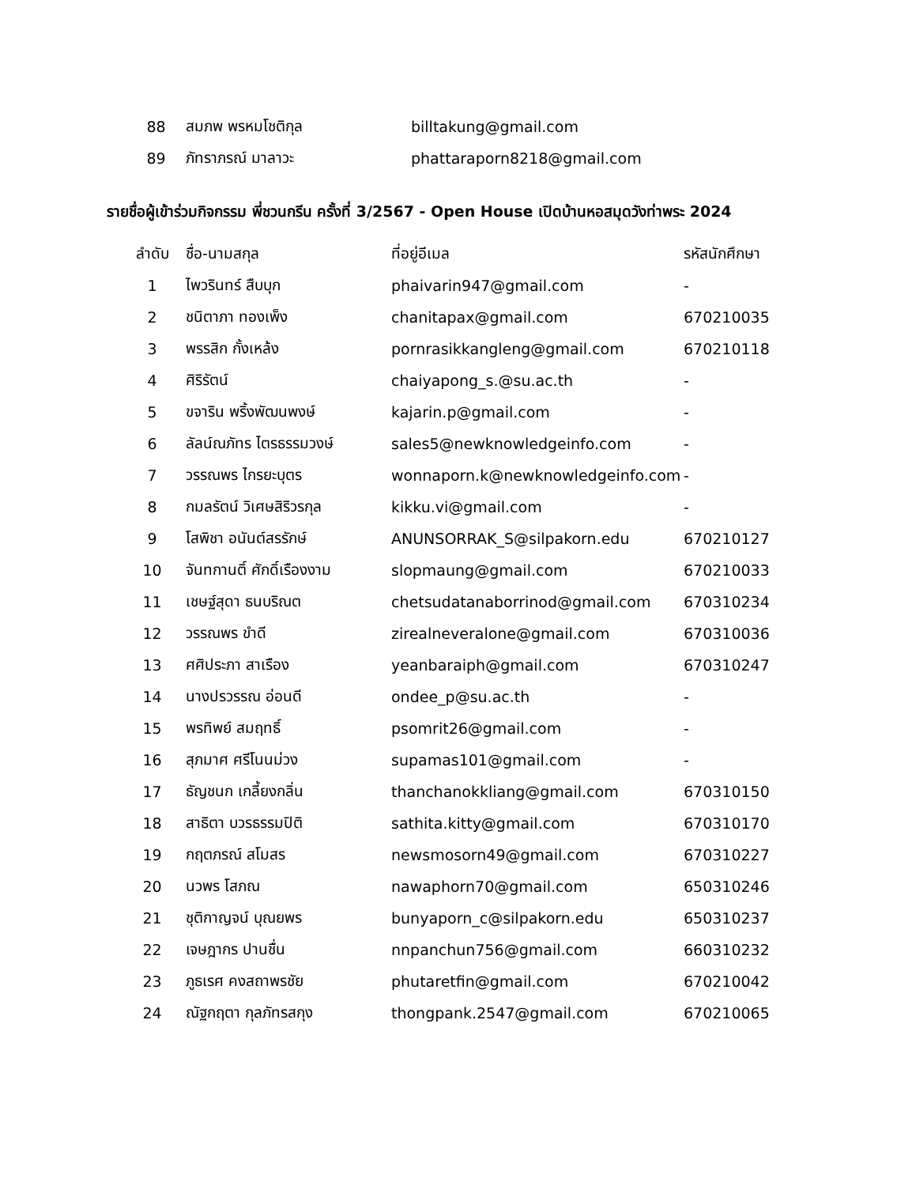| 88 | สมภพ พรหมโชติกุล | billtakung@gmail.com |
| 89 | ภัทราภรณ์ มาลาวะ | phattaraporn8218@gmail.com |
รายชื่อผู้เข้าร่วมกิจกรรม พี่ชวนกรีน ครั้งที่ 3/2567 - Open House เปิดบ้านหอสมุดวังท่าพระ 2024
| ลำดับ | ชื่อ-นามสกุล | ที่อยู่อีเมล | รหัสนักศึกษา |
| --- | --- | --- | --- |
| 1 | ไพวรินทร์ สืบบุก | phaivarin947@gmail.com | - |
| 2 | ชนิตาภา ทองเพ็ง | chanitapax@gmail.com | 670210035 |
| 3 | พรรสิก กั้งเหล้ง | pornrasikkangleng@gmail.com | 670210118 |
| 4 | ศิริรัตน์ | chaiyapong_s.@su.ac.th | - |
| 5 | ขจาริน พริ้งพัฒนพงษ์ | kajarin.p@gmail.com | - |
| 6 | ลัลน์ณภัทร ไตรธรรมวงษ์ | sales5@newknowledgeinfo.com | - |
| 7 | วรรณพร ไกรยะบุตร | wonnaporn.k@newknowledgeinfo.com | - |
| 8 | กมลรัตน์ วิเศษสิริวรกุล | kikku.vi@gmail.com | - |
| 9 | โสพิชา อนันต์สรรักษ์ | ANUNSORRAK_S@silpakorn.edu | 670210127 |
| 10 | จันทกานติ์ ศักดิ์เรืองงาม | slopmaung@gmail.com | 670210033 |
| 11 | เชษฐ์สุดา ธนบริณต | chetsudatanaborrinod@gmail.com | 670310234 |
| 12 | วรรณพร ขำดี | zirealneveralone@gmail.com | 670310036 |
| 13 | ศศิประภา สาเรือง | yeanbaraiph@gmail.com | 670310247 |
| 14 | นางปรวรรณ อ่อนดี | ondee_p@su.ac.th | - |
| 15 | พรทิพย์ สมฤทธิ์ | psomrit26@gmail.com | - |
| 16 | สุภมาศ ศรีโนนม่วง | supamas101@gmail.com | - |
| 17 | ธัญชนก เกลี้ยงกลิ่น | thanchanokkliang@gmail.com | 670310150 |
| 18 | สาธิตา บวรธรรมปิติ | sathita.kitty@gmail.com | 670310170 |
| 19 | กฤตภรณ์ สโมสร | newsmosorn49@gmail.com | 670310227 |
| 20 | นวพร โสภณ | nawaphorn70@gmail.com | 650310246 |
| 21 | ชุติกาญจน์ บุณยพร | bunyaporn_c@silpakorn.edu | 650310237 |
| 22 | เจษฎากร ปานชื่น | nnpanchun756@gmail.com | 660310232 |
| 23 | ภูธเรศ คงสถาพรชัย | phutaretfin@gmail.com | 670210042 |
| 24 | ณัฐกฤตา กุลภัทรสกุง | thongpank.2547@gmail.com | 670210065 |